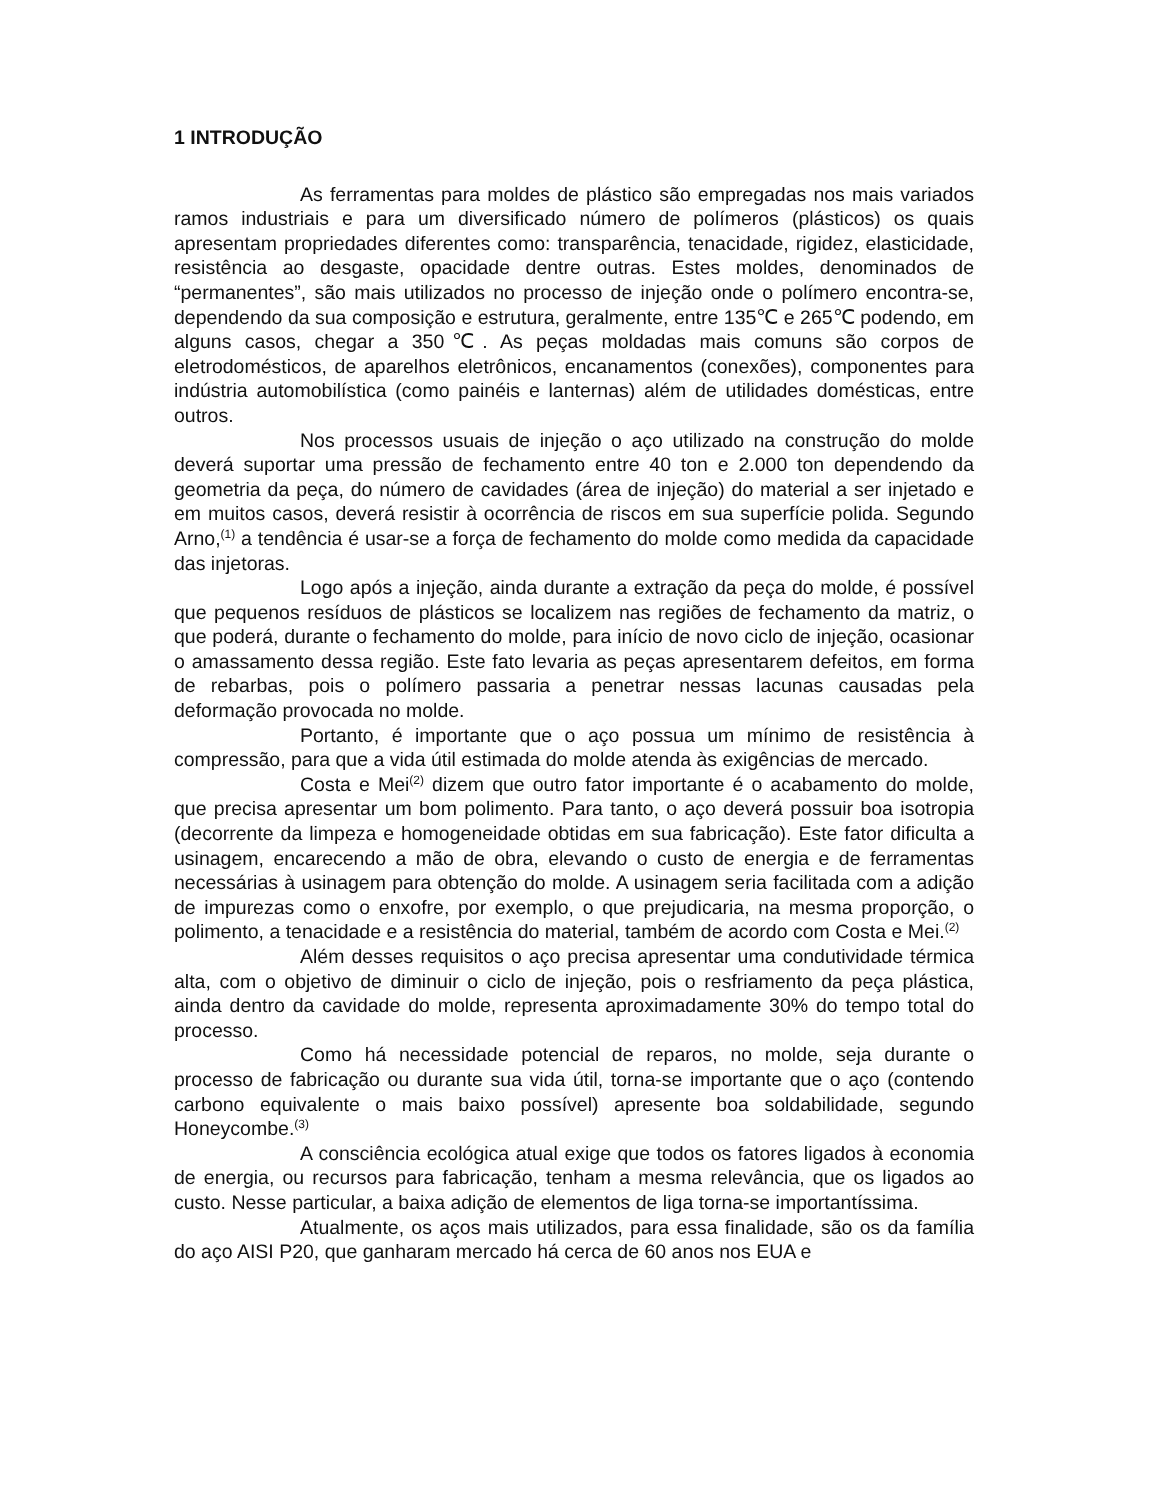1 INTRODUÇÃO
As ferramentas para moldes de plástico são empregadas nos mais variados ramos industriais e para um diversificado número de polímeros (plásticos) os quais apresentam propriedades diferentes como: transparência, tenacidade, rigidez, elasticidade, resistência ao desgaste, opacidade dentre outras. Estes moldes, denominados de “permanentes”, são mais utilizados no processo de injeção onde o polímero encontra-se, dependendo da sua composição e estrutura, geralmente, entre 135℃ e 265℃ podendo, em alguns casos, chegar a 350℃. As peças moldadas mais comuns são corpos de eletrodomésticos, de aparelhos eletrônicos, encanamentos (conexões), componentes para indústria automobilística (como painéis e lanternas) além de utilidades domésticas, entre outros.
Nos processos usuais de injeção o aço utilizado na construção do molde deverá suportar uma pressão de fechamento entre 40 ton e 2.000 ton dependendo da geometria da peça, do número de cavidades (área de injeção) do material a ser injetado e em muitos casos, deverá resistir à ocorrência de riscos em sua superfície polida. Segundo Arno,<sup>(1)</sup> a tendência é usar-se a força de fechamento do molde como medida da capacidade das injetoras.
Logo após a injeção, ainda durante a extração da peça do molde, é possível que pequenos resíduos de plásticos se localizem nas regiões de fechamento da matriz, o que poderá, durante o fechamento do molde, para início de novo ciclo de injeção, ocasionar o amassamento dessa região. Este fato levaria as peças apresentarem defeitos, em forma de rebarbas, pois o polímero passaria a penetrar nessas lacunas causadas pela deformação provocada no molde.
Portanto, é importante que o aço possua um mínimo de resistência à compressão, para que a vida útil estimada do molde atenda às exigências de mercado.
Costa e Mei<sup>(2)</sup> dizem que outro fator importante é o acabamento do molde, que precisa apresentar um bom polimento. Para tanto, o aço deverá possuir boa isotropia (decorrente da limpeza e homogeneidade obtidas em sua fabricação). Este fator dificulta a usinagem, encarecendo a mão de obra, elevando o custo de energia e de ferramentas necessárias à usinagem para obtenção do molde. A usinagem seria facilitada com a adição de impurezas como o enxofre, por exemplo, o que prejudicaria, na mesma proporção, o polimento, a tenacidade e a resistência do material, também de acordo com Costa e Mei.<sup>(2)</sup>
Além desses requisitos o aço precisa apresentar uma condutividade térmica alta, com o objetivo de diminuir o ciclo de injeção, pois o resfriamento da peça plástica, ainda dentro da cavidade do molde, representa aproximadamente 30% do tempo total do processo.
Como há necessidade potencial de reparos, no molde, seja durante o processo de fabricação ou durante sua vida útil, torna-se importante que o aço (contendo carbono equivalente o mais baixo possível) apresente boa soldabilidade, segundo Honeycombe.<sup>(3)</sup>
A consciência ecológica atual exige que todos os fatores ligados à economia de energia, ou recursos para fabricação, tenham a mesma relevância, que os ligados ao custo. Nesse particular, a baixa adição de elementos de liga torna-se importantíssima.
Atualmente, os aços mais utilizados, para essa finalidade, são os da família do aço AISI P20, que ganharam mercado há cerca de 60 anos nos EUA e